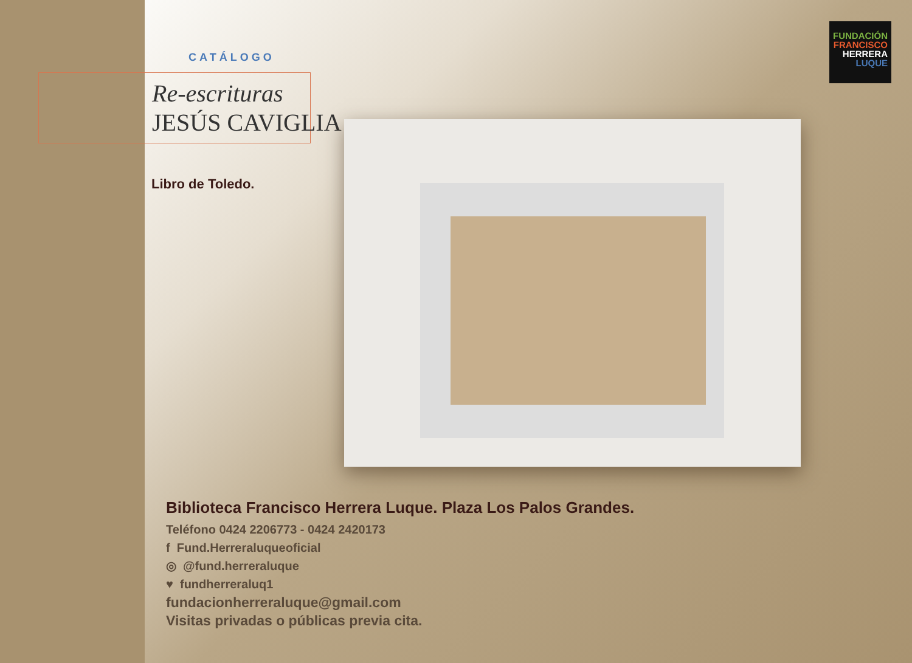CATÁLOGO
Re-escrituras
JESÚS CAVIGLIA
Libro de Toledo.
FUNDACIÓN
FRANCISCO
HERRERA
LUQUE
Biblioteca Francisco Herrera Luque. Plaza Los Palos Grandes.
Teléfono 0424 2206773 - 0424 2420173
f Fund.Herreraluqueoficial
◎ @fund.herreraluque
♥ fundherreraluq1
fundacionherreraluque@gmail.com
Visitas privadas o públicas previa cita.